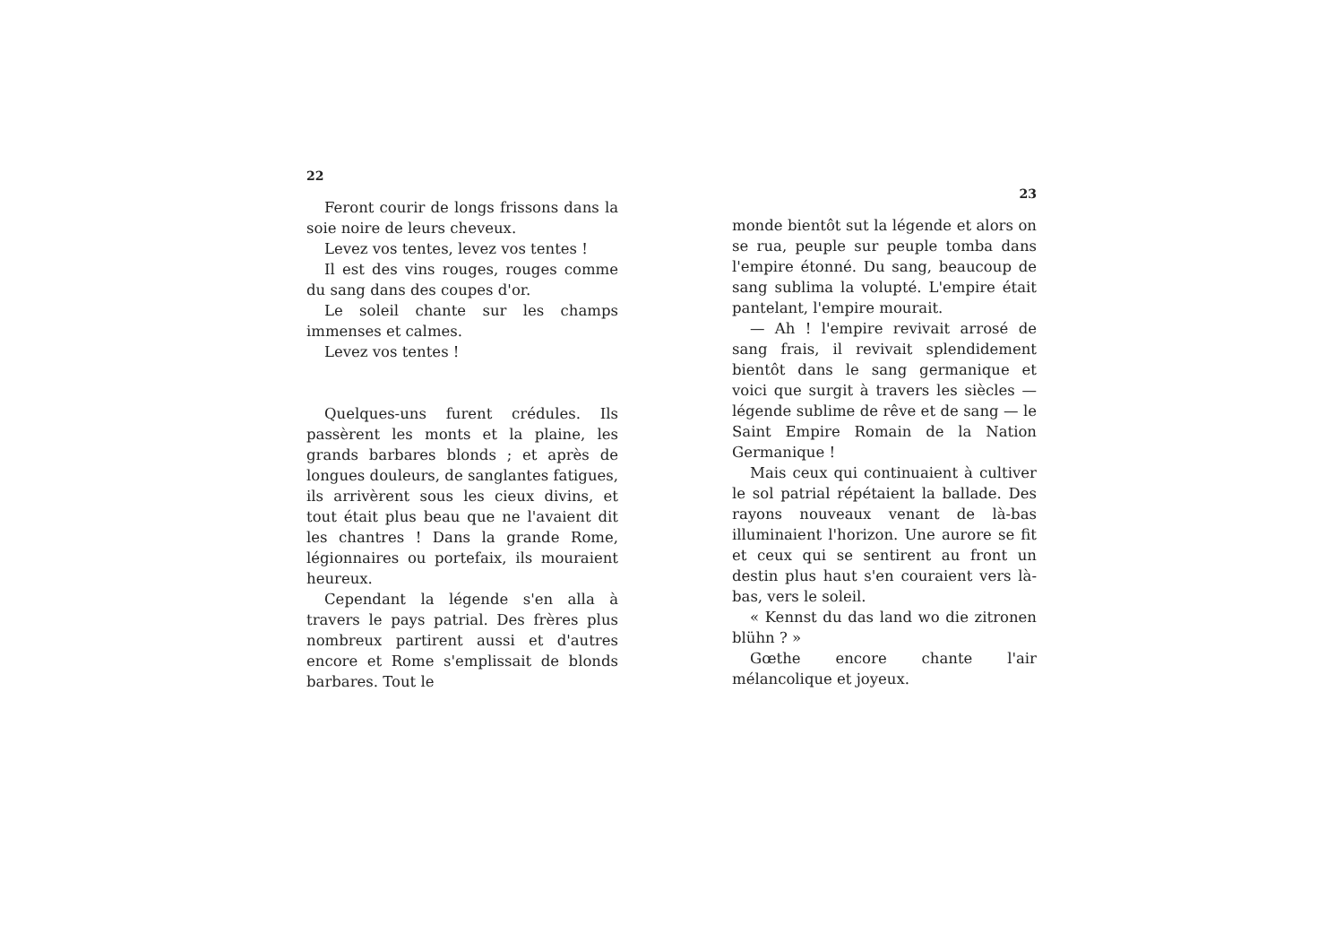22
Feront courir de longs frissons dans la soie noire de leurs cheveux.
Levez vos tentes, levez vos tentes !
Il est des vins rouges, rouges comme du sang dans des coupes d'or.
Le soleil chante sur les champs immenses et calmes.
Levez vos tentes !
Quelques-uns furent crédules. Ils passèrent les monts et la plaine, les grands barbares blonds ; et après de longues douleurs, de sanglantes fatigues, ils arrivèrent sous les cieux divins, et tout était plus beau que ne l'avaient dit les chantres ! Dans la grande Rome, légionnaires ou portefaix, ils mouraient heureux.
Cependant la légende s'en alla à travers le pays patrial. Des frères plus nombreux partirent aussi et d'autres encore et Rome s'emplissait de blonds barbares. Tout le
23
monde bientôt sut la légende et alors on se rua, peuple sur peuple tomba dans l'empire étonné. Du sang, beaucoup de sang sublima la volupté. L'empire était pantelant, l'empire mourait.
— Ah ! l'empire revivait arrosé de sang frais, il revivait splendidement bientôt dans le sang germanique et voici que surgit à travers les siècles — légende sublime de rêve et de sang — le Saint Empire Romain de la Nation Germanique !
Mais ceux qui continuaient à cultiver le sol patrial répétaient la ballade. Des rayons nouveaux venant de là-bas illuminaient l'horizon. Une aurore se fit et ceux qui se sentirent au front un destin plus haut s'en couraient vers là-bas, vers le soleil.
« Kennst du das land wo die zitronen blühn ? »
Gœthe encore chante l'air mélancolique et joyeux.